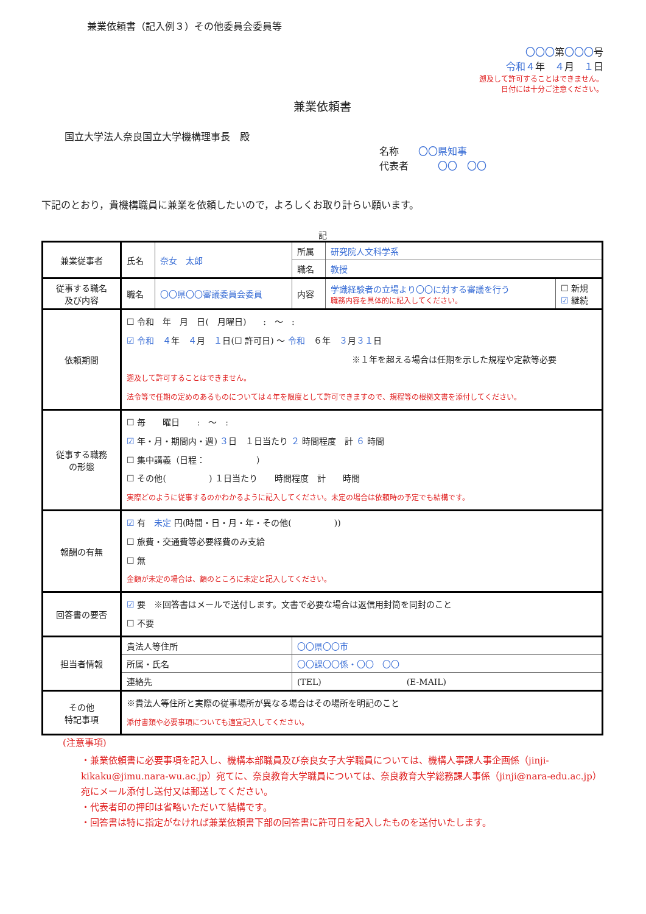兼業依頼書（記入例３）その他委員会委員等
〇〇〇第〇〇〇号
令和４年　４月　１日
遡及して許可することはできません。
日付には十分ご注意ください。
兼業依頼書
国立大学法人奈良国立大学機構理事長　殿
名称　　〇〇県知事
代表者　　　〇〇　〇〇
下記のとおり，貴機構職員に兼業を依頼したいので，よろしくお取り計らい願います。
記
| 兼業従事者 | 氏名 | 奈女 太郎 | 所属 | 研究院人文科学系 | |
| | | | 職名 | 教授 | |
| 従事する職名 及び内容 | 職名 | 〇〇県〇〇審議委員会委員 | 内容 | 学識経験者の立場より〇〇に対する審議を行う 職務内容を具体的に記入してください。 | ☐ 新規 ☑ 継続 |
| 依頼期間 | ☐ 令和 年 月 日( 月曜日) : 〜 : ☑ 令和 ４ 年 ４ 月 １ 日(☐ 許可日) 〜 令和 ６年 ３ 月 ３１ 日 ※１年を超える場合は任期を示した規程や定款等必要 遡及して許可することはできません。 法令等で任期の定めのあるものについては４年を限度として許可できますので、規程等の根拠文書を添付してください。 | | | | |
| 従事する職務 の形態 | ☐ 毎 曜日 : 〜 : ☑ 年・月・期間内・週) ３ 日 １日当たり ２ 時間程度 計 ６ 時間 ☐ 集中講義（日程： ） ☐ その他( ) １日当たり 時間程度 計 時間 実際どのように従事するのかわかるように記入してください。未定の場合は依頼時の予定でも結構です。 | | | | |
| 報酬の有無 | ☑ 有 未定 円(時間・日・月・年・その他( )) ☐ 旅費・交通費等必要経費のみ支給 ☐ 無 金額が未定の場合は、額のところに未定と記入してください。 | | | | |
| 回答書の要否 | ☑ 要 ※回答書はメールで送付します。文書で必要な場合は返信用封筒を同封のこと ☐ 不要 | | | | |
| 担当者情報 | 貴法人等住所 | | 〇〇県〇〇市 | | |
| | 所属・氏名 | | 〇〇課〇〇係・〇〇 〇〇 | | |
| | 連絡先 | | (TEL) (E-MAIL) | | |
| その他 特記事項 | ※貴法人等住所と実際の従事場所が異なる場合はその場所を明記のこと 添付書類や必要事項についても適宜記入してください。 | | | | |
(注意事項)
・兼業依頼書に必要事項を記入し、機構本部職員及び奈良女子大学職員については、機構人事課人事企画係（jinji-kikaku@jimu.nara-wu.ac.jp）宛てに、奈良教育大学職員については、奈良教育大学総務課人事係（jinji@nara-edu.ac.jp）宛にメール添付し送付又は郵送してください。
・代表者印の押印は省略いただいて結構です。
・回答書は特に指定がなければ兼業依頼書下部の回答書に許可日を記入したものを送付いたします。